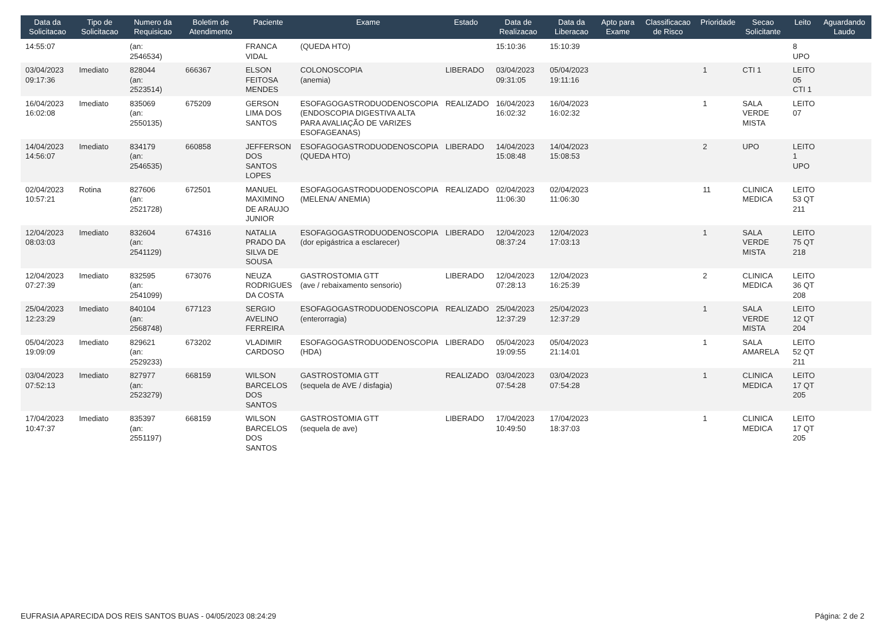| Data da Solicitacao | Tipo de Solicitacao | Numero da Requisicao | Boletim de Atendimento | Paciente | Exame | Estado | Data de Realizacao | Data da Liberacao | Apto para Exame | Classificacao de Risco | Prioridade | Secao Solicitante | Leito | Aguardando Laudo |
| --- | --- | --- | --- | --- | --- | --- | --- | --- | --- | --- | --- | --- | --- | --- |
| 14:55:07 | | (an: 2546534) | | FRANCA VIDAL | (QUEDA HTO) | | 15:10:36 | 15:10:39 | | | | | 8 UPO | |
| 03/04/2023 09:17:36 | Imediato | 828044 (an: 2523514) | 666367 | ELSON FEITOSA MENDES | COLONOSCOPIA (anemia) | LIBERADO | 03/04/2023 09:31:05 | 05/04/2023 19:11:16 | | | 1 | CTI 1 | LEITO 05 CTI 1 | |
| 16/04/2023 16:02:08 | Imediato | 835069 (an: 2550135) | 675209 | GERSON LIMA DOS SANTOS | ESOFAGOGASTRODUODENOSCOPIA (ENDOSCOPIA DIGESTIVA ALTA PARA AVALIAÇÃO DE VARIZES ESOFAGEANAS) | REALIZADO | 16/04/2023 16:02:32 | 16/04/2023 16:02:32 | | | 1 | SALA VERDE MISTA | LEITO 07 | |
| 14/04/2023 14:56:07 | Imediato | 834179 (an: 2546535) | 660858 | JEFFERSON DOS SANTOS LOPES | ESOFAGOGASTRODUODENOSCOPIA (QUEDA HTO) | LIBERADO | 14/04/2023 15:08:48 | 14/04/2023 15:08:53 | | | 2 | UPO | LEITO 1 UPO | |
| 02/04/2023 10:57:21 | Rotina | 827606 (an: 2521728) | 672501 | MANUEL MAXIMINO DE ARAUJO JUNIOR | ESOFAGOGASTRODUODENOSCOPIA (MELENA/ ANEMIA) | REALIZADO | 02/04/2023 11:06:30 | 02/04/2023 11:06:30 | | | 11 | CLINICA MEDICA | LEITO 53 QT 211 | |
| 12/04/2023 08:03:03 | Imediato | 832604 (an: 2541129) | 674316 | NATALIA PRADO DA SILVA DE SOUSA | ESOFAGOGASTRODUODENOSCOPIA (dor epigástrica a esclarecer) | LIBERADO | 12/04/2023 08:37:24 | 12/04/2023 17:03:13 | | | 1 | SALA VERDE MISTA | LEITO 75 QT 218 | |
| 12/04/2023 07:27:39 | Imediato | 832595 (an: 2541099) | 673076 | NEUZA RODRIGUES DA COSTA | GASTROSTOMIA GTT (ave / rebaixamento sensorio) | LIBERADO | 12/04/2023 07:28:13 | 12/04/2023 16:25:39 | | | 2 | CLINICA MEDICA | LEITO 36 QT 208 | |
| 25/04/2023 12:23:29 | Imediato | 840104 (an: 2568748) | 677123 | SERGIO AVELINO FERREIRA | ESOFAGOGASTRODUODENOSCOPIA (enterorragia) | REALIZADO | 25/04/2023 12:37:29 | 25/04/2023 12:37:29 | | | 1 | SALA VERDE MISTA | LEITO 12 QT 204 | |
| 05/04/2023 19:09:09 | Imediato | 829621 (an: 2529233) | 673202 | VLADIMIR CARDOSO | ESOFAGOGASTRODUODENOSCOPIA (HDA) | LIBERADO | 05/04/2023 19:09:55 | 05/04/2023 21:14:01 | | | 1 | SALA AMARELA | LEITO 52 QT 211 | |
| 03/04/2023 07:52:13 | Imediato | 827977 (an: 2523279) | 668159 | WILSON BARCELOS DOS SANTOS | GASTROSTOMIA GTT (sequela de AVE / disfagia) | REALIZADO | 03/04/2023 07:54:28 | 03/04/2023 07:54:28 | | | 1 | CLINICA MEDICA | LEITO 17 QT 205 | |
| 17/04/2023 10:47:37 | Imediato | 835397 (an: 2551197) | 668159 | WILSON BARCELOS DOS SANTOS | GASTROSTOMIA GTT (sequela de ave) | LIBERADO | 17/04/2023 10:49:50 | 17/04/2023 18:37:03 | | | 1 | CLINICA MEDICA | LEITO 17 QT 205 | |
EUFRASIA APARECIDA DOS REIS SANTOS BUAS - 04/05/2023 08:24:29 Página: 2 de 2